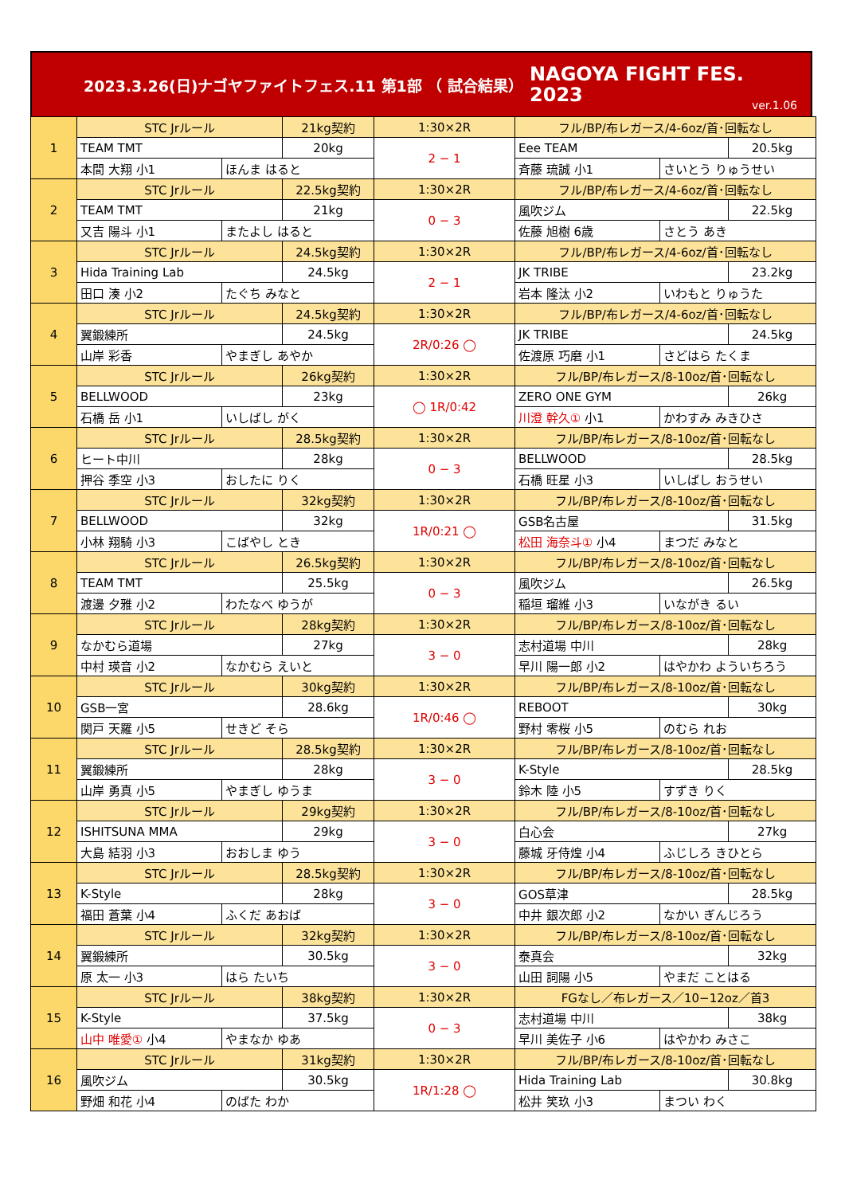2023.3.26(日)ナゴヤファイトフェス.11 第1部 （ 試合結果）
NAGOYA FIGHT FES.
2023
ver.1.06
| 1 | STC Jrルール | | 21kg契約 | 1:30×2R | フル/BP/布レガース/4-6oz/首･回転なし | | |
| | TEAM TMT | | 20kg | 2 − 1 | Eee TEAM | | 20.5kg |
| | 本間 大翔 小1 | ほんま はると | | | 斉藤 琉誠 小1 | さいとう りゅうせい | |
| 2 | STC Jrルール | | 22.5kg契約 | 1:30×2R | フル/BP/布レガース/4-6oz/首･回転なし | | |
| | TEAM TMT | | 21kg | 0 − 3 | 風吹ジム | | 22.5kg |
| | 又吉 陽斗 小1 | またよし はると | | | 佐藤 旭樹 6歳 | さとう あき | |
| 3 | STC Jrルール | | 24.5kg契約 | 1:30×2R | フル/BP/布レガース/4-6oz/首･回転なし | | |
| | Hida Training Lab | | 24.5kg | 2 − 1 | JK TRIBE | | 23.2kg |
| | 田口 湊 小2 | たぐち みなと | | | 岩本 隆汰 小2 | いわもと りゅうた | |
| 4 | STC Jrルール | | 24.5kg契約 | 1:30×2R | フル/BP/布レガース/4-6oz/首･回転なし | | |
| | 翼鍛練所 | | 24.5kg | 2R/0:26 ◯ | JK TRIBE | | 24.5kg |
| | 山岸 彩香 | やまぎし あやか | | | 佐渡原 巧磨 小1 | さどはら たくま | |
| 5 | STC Jrルール | | 26kg契約 | 1:30×2R | フル/BP/布レガース/8-10oz/首･回転なし | | |
| | BELLWOOD | | 23kg | ◯ 1R/0:42 | ZERO ONE GYM | | 26kg |
| | 石橋 岳 小1 | いしばし がく | | | 川澄 幹久① 小1 | かわすみ みきひさ | |
| 6 | STC Jrルール | | 28.5kg契約 | 1:30×2R | フル/BP/布レガース/8-10oz/首･回転なし | | |
| | ヒート中川 | | 28kg | 0 − 3 | BELLWOOD | | 28.5kg |
| | 押谷 季空 小3 | おしたに りく | | | 石橋 旺星 小3 | いしばし おうせい | |
| 7 | STC Jrルール | | 32kg契約 | 1:30×2R | フル/BP/布レガース/8-10oz/首･回転なし | | |
| | BELLWOOD | | 32kg | 1R/0:21 ◯ | GSB名古屋 | | 31.5kg |
| | 小林 翔騎 小3 | こばやし とき | | | 松田 海奈斗① 小4 | まつだ みなと | |
| 8 | STC Jrルール | | 26.5kg契約 | 1:30×2R | フル/BP/布レガース/8-10oz/首･回転なし | | |
| | TEAM TMT | | 25.5kg | 0 − 3 | 風吹ジム | | 26.5kg |
| | 渡邊 夕雅 小2 | わたなべ ゆうが | | | 稲垣 瑠維 小3 | いながき るい | |
| 9 | STC Jrルール | | 28kg契約 | 1:30×2R | フル/BP/布レガース/8-10oz/首･回転なし | | |
| | なかむら道場 | | 27kg | 3 − 0 | 志村道場 中川 | | 28kg |
| | 中村 瑛音 小2 | なかむら えいと | | | 早川 陽一郎 小2 | はやかわ よういちろう | |
| 10 | STC Jrルール | | 30kg契約 | 1:30×2R | フル/BP/布レガース/8-10oz/首･回転なし | | |
| | GSB一宮 | | 28.6kg | 1R/0:46 ◯ | REBOOT | | 30kg |
| | 関戸 天羅 小5 | せきど そら | | | 野村 零桜 小5 | のむら れお | |
| 11 | STC Jrルール | | 28.5kg契約 | 1:30×2R | フル/BP/布レガース/8-10oz/首･回転なし | | |
| | 翼鍛練所 | | 28kg | 3 − 0 | K-Style | | 28.5kg |
| | 山岸 勇真 小5 | やまぎし ゆうま | | | 鈴木 陸 小5 | すずき りく | |
| 12 | STC Jrルール | | 29kg契約 | 1:30×2R | フル/BP/布レガース/8-10oz/首･回転なし | | |
| | ISHITSUNA MMA | | 29kg | 3 − 0 | 白心会 | | 27kg |
| | 大島 結羽 小3 | おおしま ゆう | | | 藤城 牙侍煌 小4 | ふじしろ きひとら | |
| 13 | STC Jrルール | | 28.5kg契約 | 1:30×2R | フル/BP/布レガース/8-10oz/首･回転なし | | |
| | K-Style | | 28kg | 3 − 0 | GOS草津 | | 28.5kg |
| | 福田 蒼葉 小4 | ふくだ あおば | | | 中井 銀次郎 小2 | なかい ぎんじろう | |
| 14 | STC Jrルール | | 32kg契約 | 1:30×2R | フル/BP/布レガース/8-10oz/首･回転なし | | |
| | 翼鍛練所 | | 30.5kg | 3 − 0 | 泰真会 | | 32kg |
| | 原 太一 小3 | はら たいち | | | 山田 詞陽 小5 | やまだ ことはる | |
| 15 | STC Jrルール | | 38kg契約 | 1:30×2R | FGなし／布レガース／10−12oz／首3 | | |
| | K-Style | | 37.5kg | 0 − 3 | 志村道場 中川 | | 38kg |
| | 山中 唯愛① 小4 | やまなか ゆあ | | | 早川 美佐子 小6 | はやかわ みさこ | |
| 16 | STC Jrルール | | 31kg契約 | 1:30×2R | フル/BP/布レガース/8-10oz/首･回転なし | | |
| | 風吹ジム | | 30.5kg | 1R/1:28 ◯ | Hida Training Lab | | 30.8kg |
| | 野畑 和花 小4 | のばた わか | | | 松井 笑玖 小3 | まつい わく | |